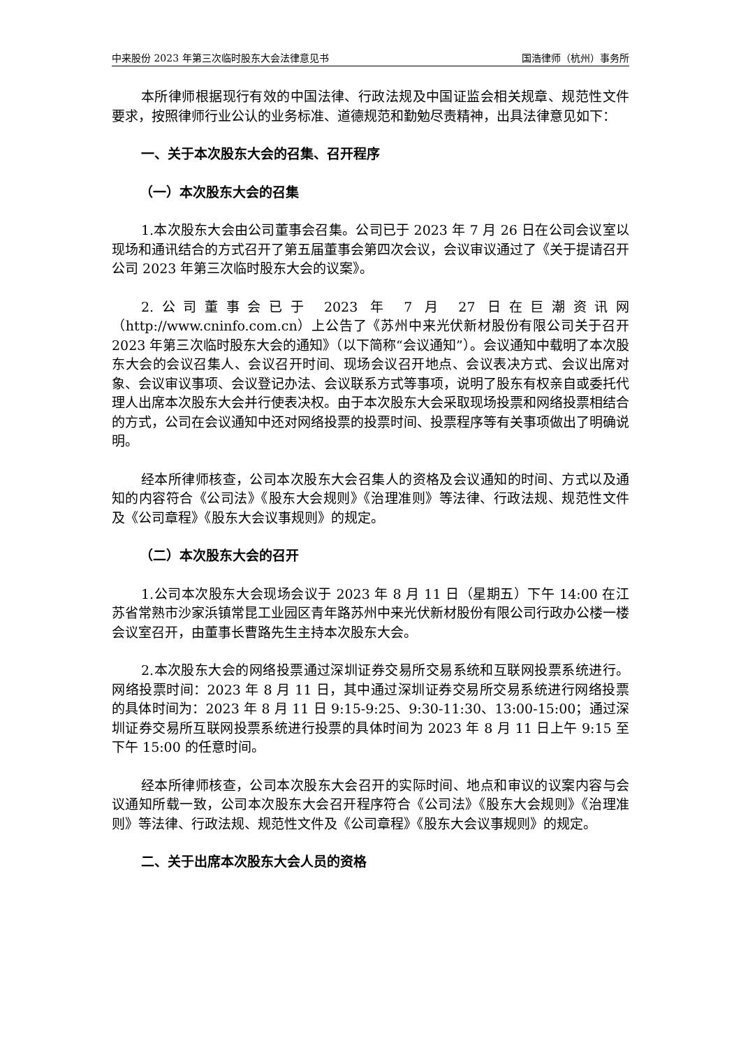中来股份 2023 年第三次临时股东大会法律意见书 国浩律师（杭州）事务所
本所律师根据现行有效的中国法律、行政法规及中国证监会相关规章、规范性文件要求，按照律师行业公认的业务标准、道德规范和勤勉尽责精神，出具法律意见如下：
一、关于本次股东大会的召集、召开程序
（一）本次股东大会的召集
1.本次股东大会由公司董事会召集。公司已于 2023 年 7 月 26 日在公司会议室以现场和通讯结合的方式召开了第五届董事会第四次会议，会议审议通过了《关于提请召开公司 2023 年第三次临时股东大会的议案》。
2.公司董事会已于 2023 年 7 月 27 日在巨潮资讯网（http://www.cninfo.com.cn）上公告了《苏州中来光伏新材股份有限公司关于召开 2023 年第三次临时股东大会的通知》（以下简称“会议通知”）。会议通知中载明了本次股东大会的会议召集人、会议召开时间、现场会议召开地点、会议表决方式、会议出席对象、会议审议事项、会议登记办法、会议联系方式等事项，说明了股东有权亲自或委托代理人出席本次股东大会并行使表决权。由于本次股东大会采取现场投票和网络投票相结合的方式，公司在会议通知中还对网络投票的投票时间、投票程序等有关事项做出了明确说明。
经本所律师核查，公司本次股东大会召集人的资格及会议通知的时间、方式以及通知的内容符合《公司法》《股东大会规则》《治理准则》等法律、行政法规、规范性文件及《公司章程》《股东大会议事规则》的规定。
（二）本次股东大会的召开
1.公司本次股东大会现场会议于 2023 年 8 月 11 日（星期五）下午 14:00 在江苏省常熟市沙家浜镇常昆工业园区青年路苏州中来光伏新材股份有限公司行政办公楼一楼会议室召开，由董事长曹路先生主持本次股东大会。
2.本次股东大会的网络投票通过深圳证券交易所交易系统和互联网投票系统进行。网络投票时间：2023 年 8 月 11 日，其中通过深圳证券交易所交易系统进行网络投票的具体时间为：2023 年 8 月 11 日 9:15-9:25、9:30-11:30、13:00-15:00；通过深圳证券交易所互联网投票系统进行投票的具体时间为 2023 年 8 月 11 日上午 9:15 至下午 15:00 的任意时间。
经本所律师核查，公司本次股东大会召开的实际时间、地点和审议的议案内容与会议通知所载一致，公司本次股东大会召开程序符合《公司法》《股东大会规则》《治理准则》等法律、行政法规、规范性文件及《公司章程》《股东大会议事规则》的规定。
二、关于出席本次股东大会人员的资格